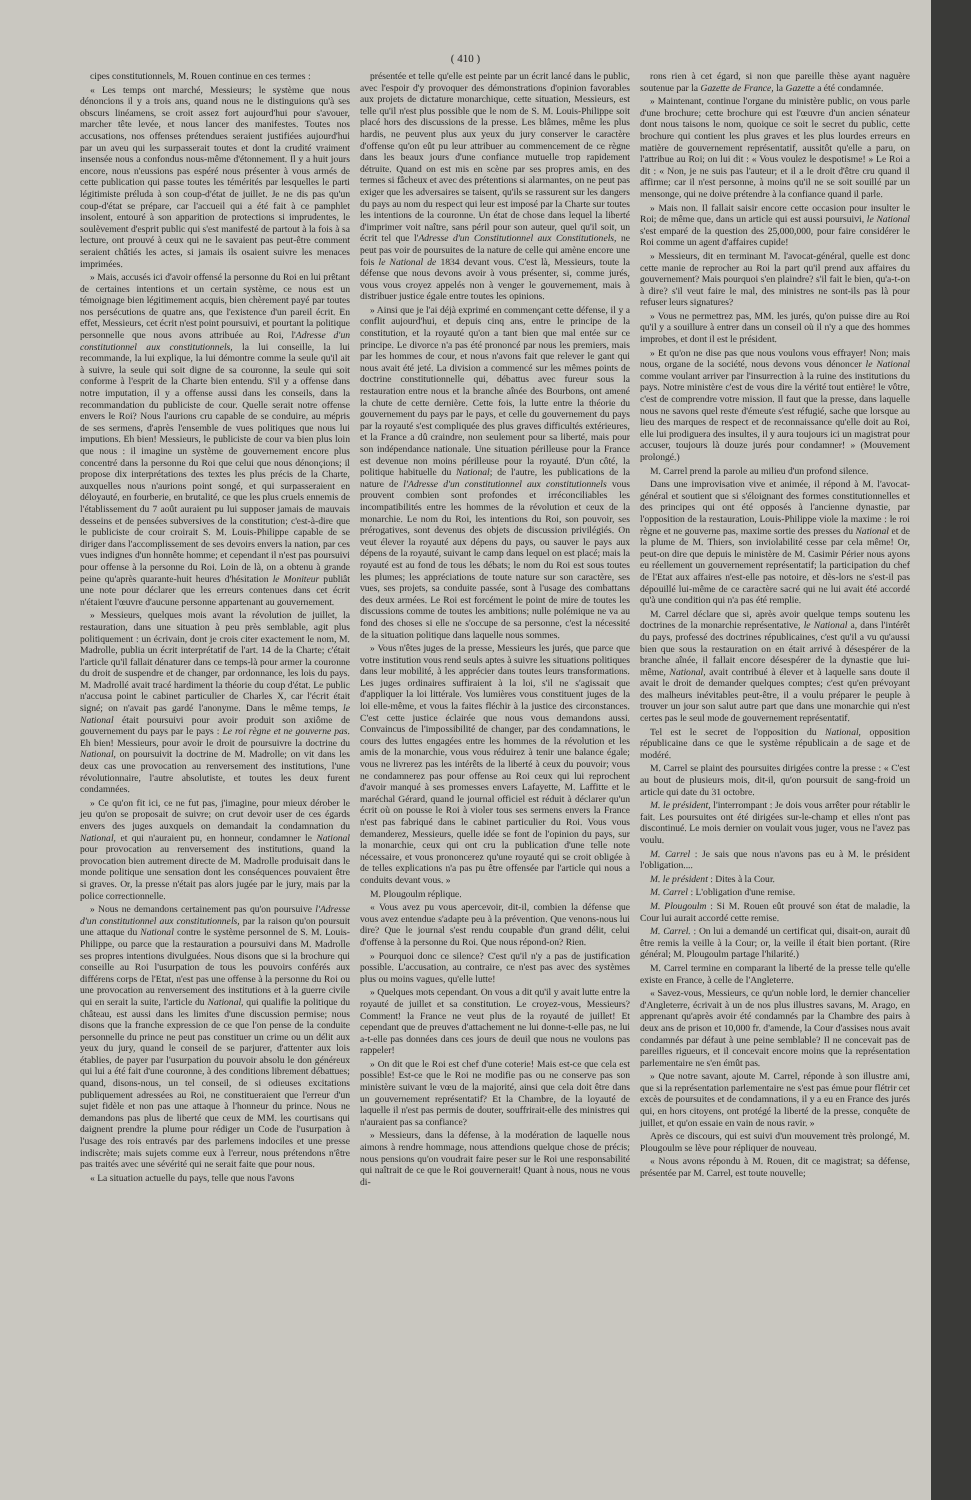( 410 )
cipes constitutionnels, M. Rouen continue en ces termes :
« Les temps ont marché, Messieurs; le système que nous dénoncions il y a trois ans, quand nous ne le distinguions qu'à ses obscurs linéamens, se croit assez fort aujourd'hui pour s'avouer, marcher tête levée, et nous lancer des manifestes. Toutes nos accusations, nos offenses prétendues seraient justifiées aujourd'hui par un aveu qui les surpasserait toutes et dont la crudité vraiment insensée nous a confondus nous-même d'étonnement. Il y a huit jours encore, nous n'eussions pas espéré nous présenter à vous armés de cette publication qui passe toutes les témérités par lesquelles le parti légitimiste préluda à son coup-d'état de juillet. Je ne dis pas qu'un coup-d'état se prépare, car l'accueil qui a été fait à ce pamphlet insolent, entouré à son apparition de protections si imprudentes, le soulèvement d'esprit public qui s'est manifesté de partout à la fois à sa lecture, ont prouvé à ceux qui ne le savaient pas peut-être comment seraient châtiés les actes, si jamais ils osaient suivre les menaces imprimées.
» Mais, accusés ici d'avoir offensé la personne du Roi en lui prêtant de certaines intentions et un certain système, ce nous est un témoignage bien légitimement acquis, bien chèrement payé par toutes nos persécutions de quatre ans, que l'existence d'un pareil écrit. En effet, Messieurs, cet écrit n'est point poursuivi, et pourtant la politique personnelle que nous avons attribuée au Roi, l'Adresse d'un constitutionnel aux constitutionnels, la lui conseille, la lui recommande, la lui explique, la lui démontre comme la seule qu'il ait à suivre, la seule qui soit digne de sa couronne, la seule qui soit conforme à l'esprit de la Charte bien entendu. S'il y a offense dans notre imputation, il y a offense aussi dans les conseils, dans la recommandation du publiciste de cour. Quelle serait notre offense envers le Roi? Nous l'aurions cru capable de se conduire, au mépris de ses sermens, d'après l'ensemble de vues politiques que nous lui imputions. Eh bien! Messieurs, le publiciste de cour va bien plus loin que nous : il imagine un système de gouvernement encore plus concentré dans la personne du Roi que celui que nous dénonçions; il propose dix interprétations des textes les plus précis de la Charte, auxquelles nous n'aurions point songé, et qui surpasseraient en déloyauté, en fourberie, en brutalité, ce que les plus cruels ennemis de l'établissement du 7 août auraient pu lui supposer jamais de mauvais desseins et de pensées subversives de la constitution; c'est-à-dire que le publiciste de cour croirait S. M. Louis-Philippe capable de se diriger dans l'accomplissement de ses devoirs envers la nation, par ces vues indignes d'un honnête homme; et cependant il n'est pas poursuivi pour offense à la personne du Roi. Loin de là, on a obtenu à grande peine qu'après quarante-huit heures d'hésitation le Moniteur publiât une note pour déclarer que les erreurs contenues dans cet écrit n'étaient l'œuvre d'aucune personne appartenant au gouvernement.
» Messieurs, quelques mois avant la révolution de juillet, la restauration, dans une situation à peu près semblable, agit plus politiquement : un écrivain, dont je crois citer exactement le nom, M. Madrolle, publia un écrit interprétatif de l'art. 14 de la Charte; c'était l'article qu'il fallait dénaturer dans ce temps-là pour armer la couronne du droit de suspendre et de changer, par ordonnance, les lois du pays. M. Madrollé avait tracé hardiment la théorie du coup d'état. Le public n'accusa point le cabinet particulier de Charles X, car l'écrit était signé; on n'avait pas gardé l'anonyme. Dans le même temps, le National était poursuivi pour avoir produit son axiôme de gouvernement du pays par le pays : Le roi règne et ne gouverne pas. Eh bien! Messieurs, pour avoir le droit de poursuivre la doctrine du National, on poursuivit la doctrine de M. Madrolle; on vit dans les deux cas une provocation au renversement des institutions, l'une révolutionnaire, l'autre absolutiste, et toutes les deux furent condamnées.
» Ce qu'on fit ici, ce ne fut pas, j'imagine, pour mieux dérober le jeu qu'on se proposait de suivre; on crut devoir user de ces égards envers des juges auxquels on demandait la condamnation du National, et qui n'auraient pu, en honneur, condamner le National pour provocation au renversement des institutions, quand la provocation bien autrement directe de M. Madrolle produisait dans le monde politique une sensation dont les conséquences pouvaient être si graves. Or, la presse n'était pas alors jugée par le jury, mais par la police correctionnelle.
» Nous ne demandons certainement pas qu'on poursuive l'Adresse d'un constitutionnel aux constitutionnels, par la raison qu'on poursuit une attaque du National contre le système personnel de S. M. Louis-Philippe, ou parce que la restauration a poursuivi dans M. Madrolle ses propres intentions divulguées. Nous disons que si la brochure qui conseille au Roi l'usurpation de tous les pouvoirs conférés aux différens corps de l'Etat, n'est pas une offense à la personne du Roi ou une provocation au renversement des institutions et à la guerre civile qui en serait la suite, l'article du National, qui qualifie la politique du château, est aussi dans les limites d'une discussion permise; nous disons que la franche expression de ce que l'on pense de la conduite personnelle du prince ne peut pas constituer un crime ou un délit aux yeux du jury, quand le conseil de se parjurer, d'attenter aux lois établies, de payer par l'usurpation du pouvoir absolu le don généreux qui lui a été fait d'une couronne, à des conditions librement débattues; quand, disons-nous, un tel conseil, de si odieuses excitations publiquement adressées au Roi, ne constitueraient que l'erreur d'un sujet fidèle et non pas une attaque à l'honneur du prince. Nous ne demandons pas plus de liberté que ceux de MM. les courtisans qui daignent prendre la plume pour rédiger un Code de l'usurpation à l'usage des rois entravés par des parlemens indociles et une presse indiscrète; mais sujets comme eux à l'erreur, nous prétendons n'être pas traités avec une sévérité qui ne serait faite que pour nous.
« La situation actuelle du pays, telle que nous l'avons
présentée et telle qu'elle est peinte par un écrit lancé dans le public, avec l'espoir d'y provoquer des démonstrations d'opinion favorables aux projets de dictature monarchique, cette situation, Messieurs, est telle qu'il n'est plus possible que le nom de S. M. Louis-Philippe soit placé hors des discussions de la presse. Les blâmes, même les plus hardis, ne peuvent plus aux yeux du jury conserver le caractère d'offense qu'on eût pu leur attribuer au commencement de ce règne dans les beaux jours d'une confiance mutuelle trop rapidement détruite. Quand on est mis en scène par ses propres amis, en des termes si fâcheux et avec des prétentions si alarmantes, on ne peut pas exiger que les adversaires se taisent, qu'ils se rassurent sur les dangers du pays au nom du respect qui leur est imposé par la Charte sur toutes les intentions de la couronne. Un état de chose dans lequel la liberté d'imprimer voit naître, sans péril pour son auteur, quel qu'il soit, un écrit tel que l'Adresse d'un Constitutionnel aux Constitutionels, ne peut pas voir de poursuites de la nature de celle qui amène encore une fois le National de 1834 devant vous. C'est là, Messieurs, toute la défense que nous devons avoir à vous présenter, si, comme jurés, vous vous croyez appelés non à venger le gouvernement, mais à distribuer justice égale entre toutes les opinions.
» Ainsi que je l'ai déjà exprimé en commençant cette défense, il y a conflit aujourd'hui, et depuis cinq ans, entre le principe de la constitution, et la royauté qu'on a tant bien que mal entée sur ce principe. Le divorce n'a pas été prononcé par nous les premiers, mais par les hommes de cour, et nous n'avons fait que relever le gant qui nous avait été jeté. La division a commencé sur les mêmes points de doctrine constitutionnelle qui, débattus avec fureur sous la restauration entre nous et la branche aînée des Bourbons, ont amené la chute de cette dernière. Cette fois, la lutte entre la théorie du gouvernement du pays par le pays, et celle du gouvernement du pays par la royauté s'est compliquée des plus graves difficultés extérieures, et la France a dû craindre, non seulement pour sa liberté, mais pour son indépendance nationale. Une situation périlleuse pour la France est devenue non moins périlleuse pour la royauté. D'un côté, la politique habituelle du National; de l'autre, les publications de la nature de l'Adresse d'un constitutionnel aux constitutionnels vous prouvent combien sont profondes et irréconciliables les incompatibilités entre les hommes de la révolution et ceux de la monarchie. Le nom du Roi, les intentions du Roi, son pouvoir, ses prérogatives, sont devenus des objets de discussion privilégiés. On veut élever la royauté aux dépens du pays, ou sauver le pays aux dépens de la royauté, suivant le camp dans lequel on est placé; mais la royauté est au fond de tous les débats; le nom du Roi est sous toutes les plumes; les appréciations de toute nature sur son caractère, ses vues, ses projets, sa conduite passée, sont à l'usage des combattans des deux armées. Le Roi est forcément le point de mire de toutes les discussions comme de toutes les ambitions; nulle polémique ne va au fond des choses si elle ne s'occupe de sa personne, c'est la nécessité de la situation politique dans laquelle nous sommes.
» Vous n'êtes juges de la presse, Messieurs les jurés, que parce que votre institution vous rend seuls aptes à suivre les situations politiques dans leur mobilité, à les apprécier dans toutes leurs transformations. Les juges ordinaires suffiraient à la loi, s'il ne s'agissait que d'appliquer la loi littérale. Vos lumières vous constituent juges de la loi elle-même, et vous la faites fléchir à la justice des circonstances. C'est cette justice éclairée que nous vous demandons aussi. Convaincus de l'impossibilité de changer, par des condamnations, le cours des luttes engagées entre les hommes de la révolution et les amis de la monarchie, vous vous réduirez à tenir une balance égale; vous ne livrerez pas les intérêts de la liberté à ceux du pouvoir; vous ne condamnerez pas pour offense au Roi ceux qui lui reprochent d'avoir manqué à ses promesses envers Lafayette, M. Laffitte et le maréchal Gérard, quand le journal officiel est réduit à déclarer qu'un écrit où on pousse le Roi à violer tous ses sermens envers la France n'est pas fabriqué dans le cabinet particulier du Roi. Vous vous demanderez, Messieurs, quelle idée se font de l'opinion du pays, sur la monarchie, ceux qui ont cru la publication d'une telle note nécessaire, et vous prononcerez qu'une royauté qui se croit obligée à de telles explications n'a pas pu être offensée par l'article qui nous a conduits devant vous. »
M. Plougoulm réplique.
« Vous avez pu vous apercevoir, dit-il, combien la défense que vous avez entendue s'adapte peu à la prévention. Que venons-nous lui dire? Que le journal s'est rendu coupable d'un grand délit, celui d'offense à la personne du Roi. Que nous répond-on? Rien.
» Pourquoi donc ce silence? C'est qu'il n'y a pas de justification possible. L'accusation, au contraire, ce n'est pas avec des systèmes plus ou moins vagues, qu'elle lutte!
» Quelques mots cependant. On vous a dit qu'il y avait lutte entre la royauté de juillet et sa constitution. Le croyez-vous, Messieurs? Comment! la France ne veut plus de la royauté de juillet! Et cependant que de preuves d'attachement ne lui donne-t-elle pas, ne lui a-t-elle pas données dans ces jours de deuil que nous ne voulons pas rappeler!
» On dit que le Roi est chef d'une coterie! Mais est-ce que cela est possible! Est-ce que le Roi ne modifie pas ou ne conserve pas son ministère suivant le vœu de la majorité, ainsi que cela doit être dans un gouvernement représentatif? Et la Chambre, de la loyauté de laquelle il n'est pas permis de douter, souffrirait-elle des ministres qui n'auraient pas sa confiance?
» Messieurs, dans la défense, à la modération de laquelle nous aimons à rendre hommage, nous attendions quelque chose de précis; nous pensions qu'on voudrait faire peser sur le Roi une responsabilité qui naîtrait de ce que le Roi gouvernerait! Quant à nous, nous ne vous di-
rons rien à cet égard, si non que pareille thèse ayant naguère soutenue par la Gazette de France, la Gazette a été condamnée.
» Maintenant, continue l'organe du ministère public, on vous parle d'une brochure; cette brochure qui est l'œuvre d'un ancien sénateur dont nous taisons le nom, quoique ce soit le secret du public, cette brochure qui contient les plus graves et les plus lourdes erreurs en matière de gouvernement représentatif, aussitôt qu'elle a paru, on l'attribue au Roi; on lui dit : « Vous voulez le despotisme! » Le Roi a dit : « Non, je ne suis pas l'auteur; et il a le droit d'être cru quand il affirme; car il n'est personne, à moins qu'il ne se soit souillé par un mensonge, qui ne doive prétendre à la confiance quand il parle.
» Mais non. Il fallait saisir encore cette occasion pour insulter le Roi; de même que, dans un article qui est aussi poursuivi, le National s'est emparé de la question des 25,000,000, pour faire considérer le Roi comme un agent d'affaires cupide!
» Messieurs, dit en terminant M. l'avocat-général, quelle est donc cette manie de reprocher au Roi la part qu'il prend aux affaires du gouvernement? Mais pourquoi s'en plaindre? s'il fait le bien, qu'a-t-on à dire? s'il veut faire le mal, des ministres ne sont-ils pas là pour refuser leurs signatures?
» Vous ne permettrez pas, MM. les jurés, qu'on puisse dire au Roi qu'il y a souillure à entrer dans un conseil où il n'y a que des hommes improbes, et dont il est le président.
» Et qu'on ne dise pas que nous voulons vous effrayer! Non; mais nous, organe de la société, nous devons vous dénoncer le National comme voulant arriver par l'insurrection à la ruine des institutions du pays. Notre ministère c'est de vous dire la vérité tout entière! le vôtre, c'est de comprendre votre mission. Il faut que la presse, dans laquelle nous ne savons quel reste d'émeute s'est réfugié, sache que lorsque au lieu des marques de respect et de reconnaissance qu'elle doit au Roi, elle lui prodiguera des insultes, il y aura toujours ici un magistrat pour accuser, toujours là douze jurés pour condamner! » (Mouvement prolongé.)
M. Carrel prend la parole au milieu d'un profond silence.
Dans une improvisation vive et animée, il répond à M. l'avocat-général et soutient que si s'éloignant des formes constitutionnelles et des principes qui ont été opposés à l'ancienne dynastie, par l'opposition de la restauration, Louis-Philippe viole la maxime : le roi règne et ne gouverne pas, maxime sortie des presses du National et de la plume de M. Thiers, son inviolabilité cesse par cela même! Or, peut-on dire que depuis le ministère de M. Casimir Périer nous ayons eu réellement un gouvernement représentatif; la participation du chef de l'Etat aux affaires n'est-elle pas notoire, et dès-lors ne s'est-il pas dépouillé lui-même de ce caractère sacré qui ne lui avait été accordé qu'à une condition qui n'a pas été remplie.
M. Carrel déclare que si, après avoir quelque temps soutenu les doctrines de la monarchie représentative, le National a, dans l'intérêt du pays, professé des doctrines républicaines, c'est qu'il a vu qu'aussi bien que sous la restauration on en était arrivé à désespérer de la branche aînée, il fallait encore désespérer de la dynastie que lui-même, National, avait contribué à élever et à laquelle sans doute il avait le droit de demander quelques comptes; c'est qu'en prévoyant des malheurs inévitables peut-être, il a voulu préparer le peuple à trouver un jour son salut autre part que dans une monarchie qui n'est certes pas le seul mode de gouvernement représentatif.
Tel est le secret de l'opposition du National, opposition républicaine dans ce que le système républicain a de sage et de modéré.
M. Carrel se plaint des poursuites dirigées contre la presse : « C'est au bout de plusieurs mois, dit-il, qu'on poursuit de sang-froid un article qui date du 31 octobre.
M. le président, l'interrompant : Je dois vous arrêter pour rétablir le fait. Les poursuites ont été dirigées sur-le-champ et elles n'ont pas discontinué. Le mois dernier on voulait vous juger, vous ne l'avez pas voulu.
M. Carrel : Je sais que nous n'avons pas eu à M. le président l'obligation....
M. le président : Dites à la Cour.
M. Carrel : L'obligation d'une remise.
M. Plougoulm : Si M. Rouen eût prouvé son état de maladie, la Cour lui aurait accordé cette remise.
M. Carrel. : On lui a demandé un certificat qui, disait-on, aurait dû être remis la veille à la Cour; or, la veille il était bien portant. (Rire général; M. Plougoulm partage l'hilarité.)
M. Carrel termine en comparant la liberté de la presse telle qu'elle existe en France, à celle de l'Angleterre.
« Savez-vous, Messieurs, ce qu'un noble lord, le dernier chancelier d'Angleterre, écrivait à un de nos plus illustres savans, M. Arago, en apprenant qu'après avoir été condamnés par la Chambre des pairs à deux ans de prison et 10,000 fr. d'amende, la Cour d'assises nous avait condamnés par défaut à une peine semblable? Il ne concevait pas de pareilles rigueurs, et il concevait encore moins que la représentation parlementaire ne s'en émût pas.
» Que notre savant, ajoute M. Carrel, réponde à son illustre ami, que si la représentation parlementaire ne s'est pas émue pour flétrir cet excès de poursuites et de condamnations, il y a eu en France des jurés qui, en hors citoyens, ont protégé la liberté de la presse, conquête de juillet, et qu'on essaie en vain de nous ravir. »
Après ce discours, qui est suivi d'un mouvement très prolongé, M. Plougoulm se lève pour répliquer de nouveau.
« Nous avons répondu à M. Rouen, dit ce magistrat; sa défense, présentée par M. Carrel, est toute nouvelle;